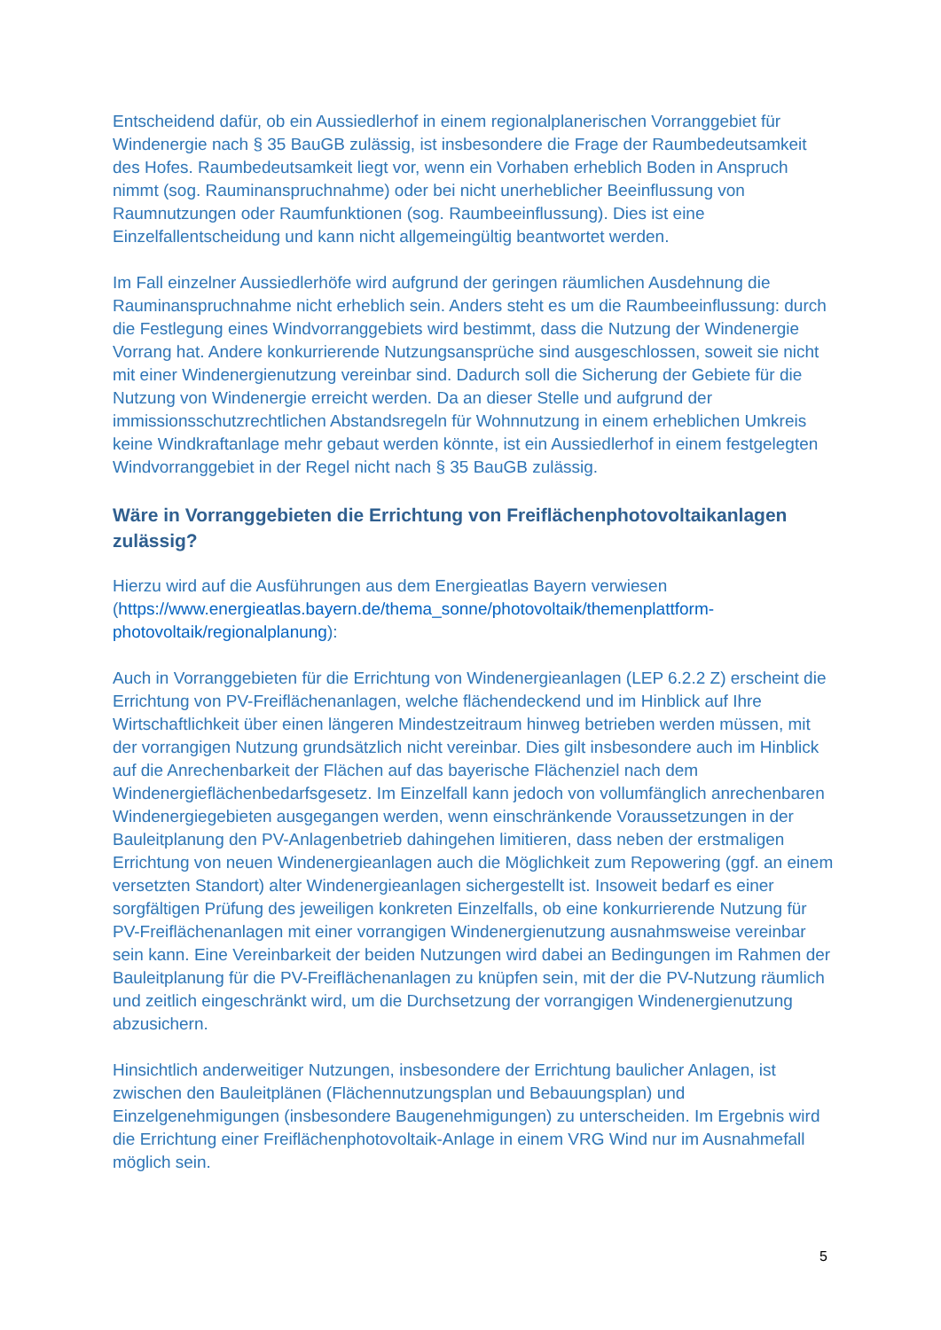Entscheidend dafür, ob ein Aussiedlerhof in einem regionalplanerischen Vorranggebiet für Windenergie nach § 35 BauGB zulässig, ist insbesondere die Frage der Raumbedeutsamkeit des Hofes. Raumbedeutsamkeit liegt vor, wenn ein Vorhaben erheblich Boden in Anspruch nimmt (sog. Rauminanspruchnahme) oder bei nicht unerheblicher Beeinflussung von Raumnutzungen oder Raumfunktionen (sog. Raumbeeinflussung). Dies ist eine Einzelfallentscheidung und kann nicht allgemeingültig beantwortet werden.
Im Fall einzelner Aussiedlerhöfe wird aufgrund der geringen räumlichen Ausdehnung die Rauminanspruchnahme nicht erheblich sein. Anders steht es um die Raumbeeinflussung: durch die Festlegung eines Windvorranggebiets wird bestimmt, dass die Nutzung der Windenergie Vorrang hat. Andere konkurrierende Nutzungsansprüche sind ausgeschlossen, soweit sie nicht mit einer Windenergienutzung vereinbar sind. Dadurch soll die Sicherung der Gebiete für die Nutzung von Windenergie erreicht werden. Da an dieser Stelle und aufgrund der immissionsschutzrechtlichen Abstandsregeln für Wohnnutzung in einem erheblichen Umkreis keine Windkraftanlage mehr gebaut werden könnte, ist ein Aussiedlerhof in einem festgelegten Windvorranggebiet in der Regel nicht nach § 35 BauGB zulässig.
Wäre in Vorranggebieten die Errichtung von Freiflächenphotovoltaikanlagen zulässig?
Hierzu wird auf die Ausführungen aus dem Energieatlas Bayern verwiesen (https://www.energieatlas.bayern.de/thema_sonne/photovoltaik/themenplattform-photovoltaik/regionalplanung):
Auch in Vorranggebieten für die Errichtung von Windenergieanlagen (LEP 6.2.2 Z) erscheint die Errichtung von PV-Freiflächenanlagen, welche flächendeckend und im Hinblick auf Ihre Wirtschaftlichkeit über einen längeren Mindestzeitraum hinweg betrieben werden müssen, mit der vorrangigen Nutzung grundsätzlich nicht vereinbar. Dies gilt insbesondere auch im Hinblick auf die Anrechenbarkeit der Flächen auf das bayerische Flächenziel nach dem Windenergieflächenbedarfsgesetz. Im Einzelfall kann jedoch von vollumfänglich anrechenbaren Windenergiegebieten ausgegangen werden, wenn einschränkende Voraussetzungen in der Bauleitplanung den PV-Anlagenbetrieb dahingehen limitieren, dass neben der erstmaligen Errichtung von neuen Windenergieanlagen auch die Möglichkeit zum Repowering (ggf. an einem versetzten Standort) alter Windenergieanlagen sichergestellt ist. Insoweit bedarf es einer sorgfältigen Prüfung des jeweiligen konkreten Einzelfalls, ob eine konkurrierende Nutzung für PV-Freiflächenanlagen mit einer vorrangigen Windenergienutzung ausnahmsweise vereinbar sein kann. Eine Vereinbarkeit der beiden Nutzungen wird dabei an Bedingungen im Rahmen der Bauleitplanung für die PV-Freiflächenanlagen zu knüpfen sein, mit der die PV-Nutzung räumlich und zeitlich eingeschränkt wird, um die Durchsetzung der vorrangigen Windenergienutzung abzusichern.
Hinsichtlich anderweitiger Nutzungen, insbesondere der Errichtung baulicher Anlagen, ist zwischen den Bauleitplänen (Flächennutzungsplan und Bebauungsplan) und Einzelgenehmigungen (insbesondere Baugenehmigungen) zu unterscheiden. Im Ergebnis wird die Errichtung einer Freiflächenphotovoltaik-Anlage in einem VRG Wind nur im Ausnahmefall möglich sein.
5